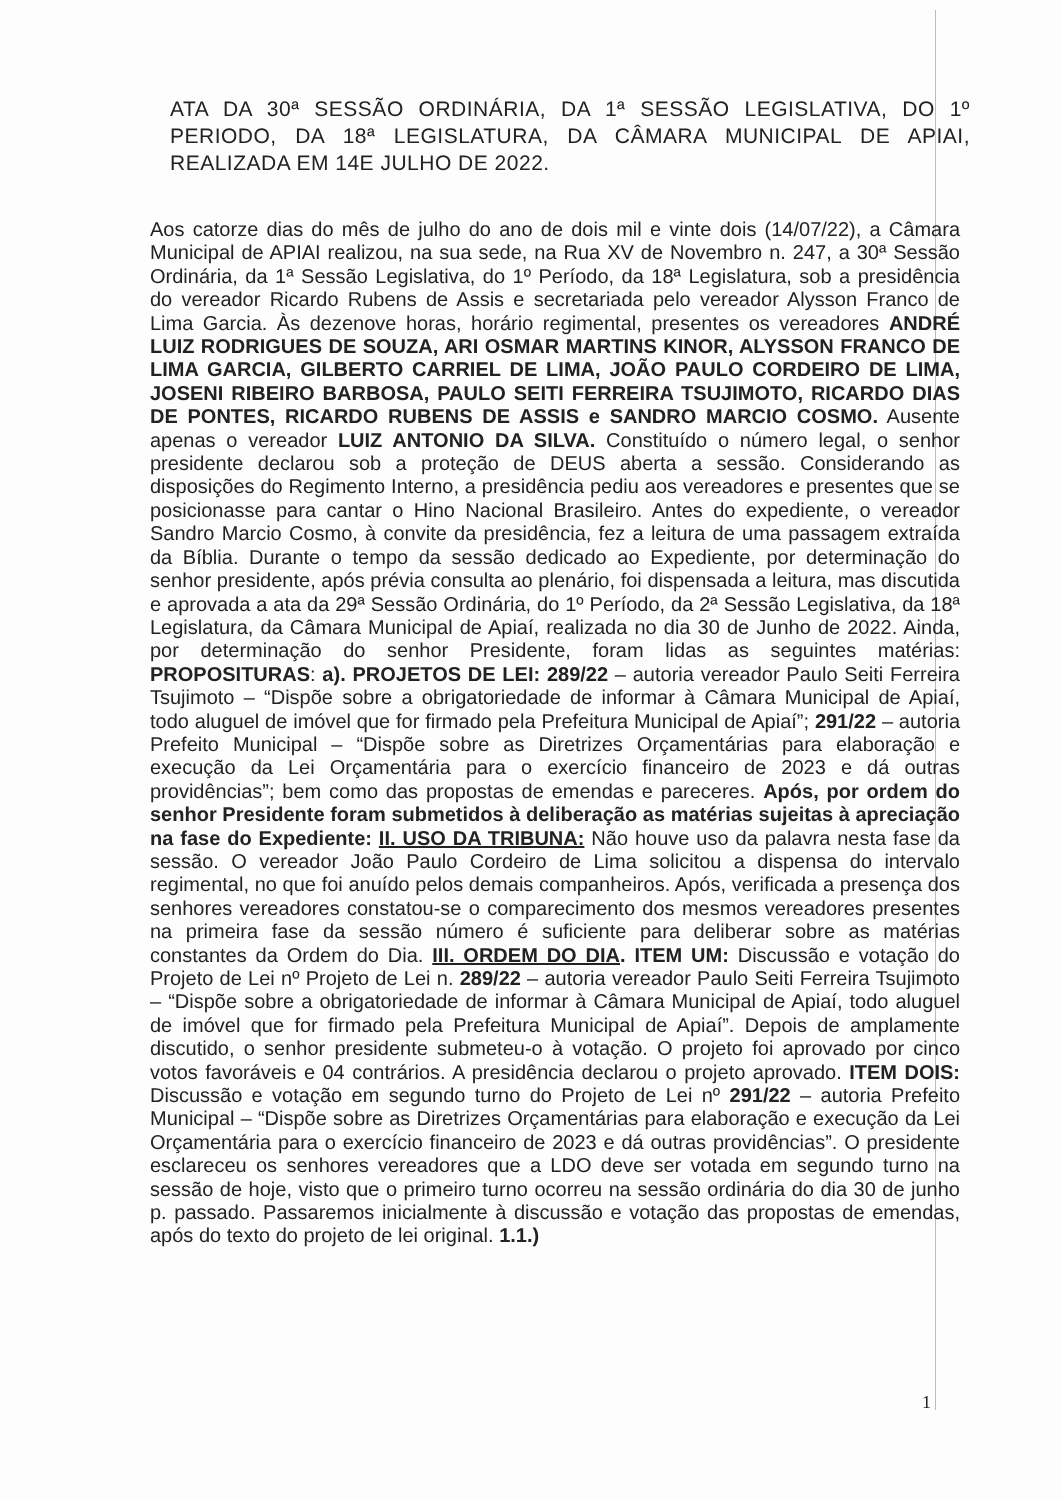ATA DA 30ª SESSÃO ORDINÁRIA, DA 1ª SESSÃO LEGISLATIVA, DO 1º PERIODO, DA 18ª LEGISLATURA, DA CÂMARA MUNICIPAL DE APIAI, REALIZADA EM 14E JULHO DE 2022.
Aos catorze dias do mês de julho do ano de dois mil e vinte dois (14/07/22), a Câmara Municipal de APIAI realizou, na sua sede, na Rua XV de Novembro n. 247, a 30ª Sessão Ordinária, da 1ª Sessão Legislativa, do 1º Período, da 18ª Legislatura, sob a presidência do vereador Ricardo Rubens de Assis e secretariada pelo vereador Alysson Franco de Lima Garcia. Às dezenove horas, horário regimental, presentes os vereadores ANDRÉ LUIZ RODRIGUES DE SOUZA, ARI OSMAR MARTINS KINOR, ALYSSON FRANCO DE LIMA GARCIA, GILBERTO CARRIEL DE LIMA, JOÃO PAULO CORDEIRO DE LIMA, JOSENI RIBEIRO BARBOSA, PAULO SEITI FERREIRA TSUJIMOTO, RICARDO DIAS DE PONTES, RICARDO RUBENS DE ASSIS e SANDRO MARCIO COSMO. Ausente apenas o vereador LUIZ ANTONIO DA SILVA. Constituído o número legal, o senhor presidente declarou sob a proteção de DEUS aberta a sessão. Considerando as disposições do Regimento Interno, a presidência pediu aos vereadores e presentes que se posicionasse para cantar o Hino Nacional Brasileiro. Antes do expediente, o vereador Sandro Marcio Cosmo, à convite da presidência, fez a leitura de uma passagem extraída da Bíblia. Durante o tempo da sessão dedicado ao Expediente, por determinação do senhor presidente, após prévia consulta ao plenário, foi dispensada a leitura, mas discutida e aprovada a ata da 29ª Sessão Ordinária, do 1º Período, da 2ª Sessão Legislativa, da 18ª Legislatura, da Câmara Municipal de Apiaí, realizada no dia 30 de Junho de 2022. Ainda, por determinação do senhor Presidente, foram lidas as seguintes matérias: PROPOSITURAS: a). PROJETOS DE LEI: 289/22 – autoria vereador Paulo Seiti Ferreira Tsujimoto – “Dispõe sobre a obrigatoriedade de informar à Câmara Municipal de Apiaí, todo aluguel de imóvel que for firmado pela Prefeitura Municipal de Apiaí”; 291/22 – autoria Prefeito Municipal – “Dispõe sobre as Diretrizes Orçamentárias para elaboração e execução da Lei Orçamentária para o exercício financeiro de 2023 e dá outras providências”; bem como das propostas de emendas e pareceres. Após, por ordem do senhor Presidente foram submetidos à deliberação as matérias sujeitas à apreciação na fase do Expediente: II. USO DA TRIBUNA: Não houve uso da palavra nesta fase da sessão. O vereador João Paulo Cordeiro de Lima solicitou a dispensa do intervalo regimental, no que foi anuído pelos demais companheiros. Após, verificada a presença dos senhores vereadores constatou-se o comparecimento dos mesmos vereadores presentes na primeira fase da sessão número é suficiente para deliberar sobre as matérias constantes da Ordem do Dia. III. ORDEM DO DIA. ITEM UM: Discussão e votação do Projeto de Lei nº Projeto de Lei n. 289/22 – autoria vereador Paulo Seiti Ferreira Tsujimoto – “Dispõe sobre a obrigatoriedade de informar à Câmara Municipal de Apiaí, todo aluguel de imóvel que for firmado pela Prefeitura Municipal de Apiaí”. Depois de amplamente discutido, o senhor presidente submeteu-o à votação. O projeto foi aprovado por cinco votos favoráveis e 04 contrários. A presidência declarou o projeto aprovado. ITEM DOIS: Discussão e votação em segundo turno do Projeto de Lei nº 291/22 – autoria Prefeito Municipal – “Dispõe sobre as Diretrizes Orçamentárias para elaboração e execução da Lei Orçamentária para o exercício financeiro de 2023 e dá outras providências”. O presidente esclareceu os senhores vereadores que a LDO deve ser votada em segundo turno na sessão de hoje, visto que o primeiro turno ocorreu na sessão ordinária do dia 30 de junho p. passado. Passaremos inicialmente à discussão e votação das propostas de emendas, após do texto do projeto de lei original. 1.1.)
1